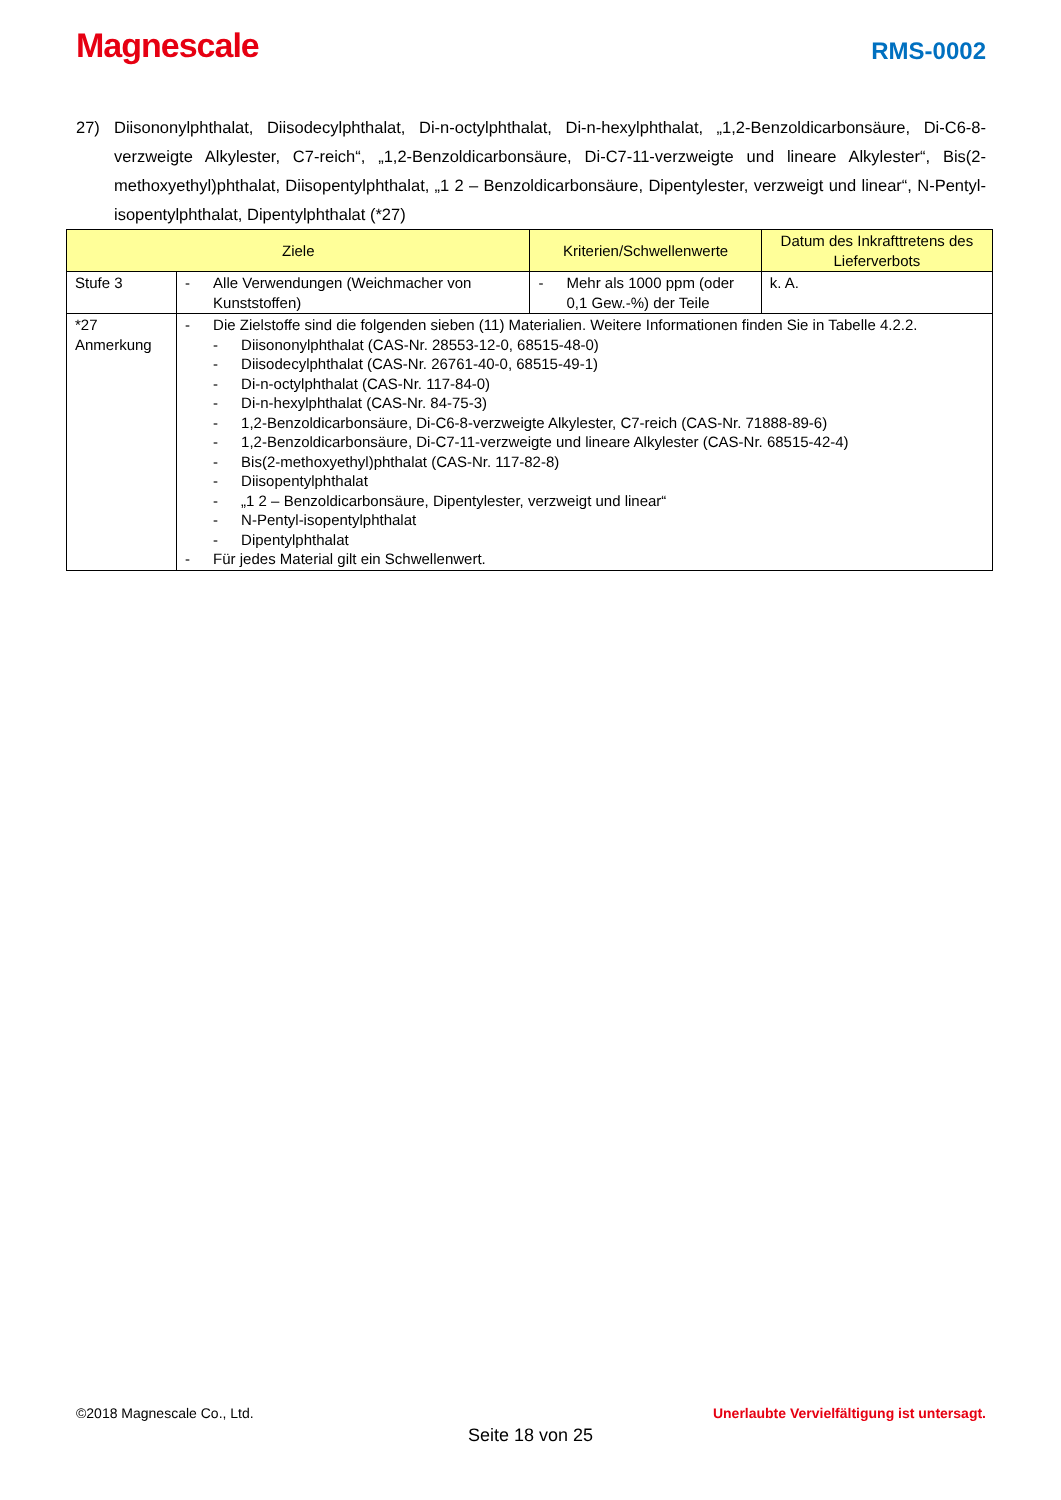Magnescale
RMS-0002
27) Diisononylphthalat, Diisodecylphthalat, Di-n-octylphthalat, Di-n-hexylphthalat, „1,2-Benzoldicarbonsäure, Di-C6-8-verzweigte Alkylester, C7-reich“, „1,2-Benzoldicarbonsäure, Di-C7-11-verzweigte und lineare Alkylester“, Bis(2-methoxyethyl)phthalat, Diisopentylphthalat, „1 2 – Benzoldicarbonsäure, Dipentylester, verzweigt und linear“, N-Pentyl-isopentylphthalat, Dipentylphthalat (*27)
| Ziele | | Kriterien/Schwellenwerte | Datum des Inkrafttretens des Lieferverbots |
| --- | --- | --- | --- |
| Stufe 3 | - Alle Verwendungen (Weichmacher von Kunststoffen) | - Mehr als 1000 ppm (oder 0,1 Gew.-%) der Teile | k. A. |
| *27 Anmerkung | - Die Zielstoffe sind die folgenden sieben (11) Materialien. Weitere Informationen finden Sie in Tabelle 4.2.2. - Diisononylphthalat (CAS-Nr. 28553-12-0, 68515-48-0) - Diisodecylphthalat (CAS-Nr. 26761-40-0, 68515-49-1) - Di-n-octylphthalat (CAS-Nr. 117-84-0) - Di-n-hexylphthalat (CAS-Nr. 84-75-3) - 1,2-Benzoldicarbonsäure, Di-C6-8-verzweigte Alkylester, C7-reich (CAS-Nr. 71888-89-6) - 1,2-Benzoldicarbonsäure, Di-C7-11-verzweigte und lineare Alkylester (CAS-Nr. 68515-42-4) - Bis(2-methoxyethyl)phthalat (CAS-Nr. 117-82-8) - Diisopentylphthalat - „1 2 – Benzoldicarbonsäure, Dipentylester, verzweigt und linear“ - N-Pentyl-isopentylphthalat - Dipentylphthalat - Für jedes Material gilt ein Schwellenwert. | | |
©2018 Magnescale Co., Ltd. Unerlaubte Vervielfältigung ist untersagt.
Seite 18 von 25